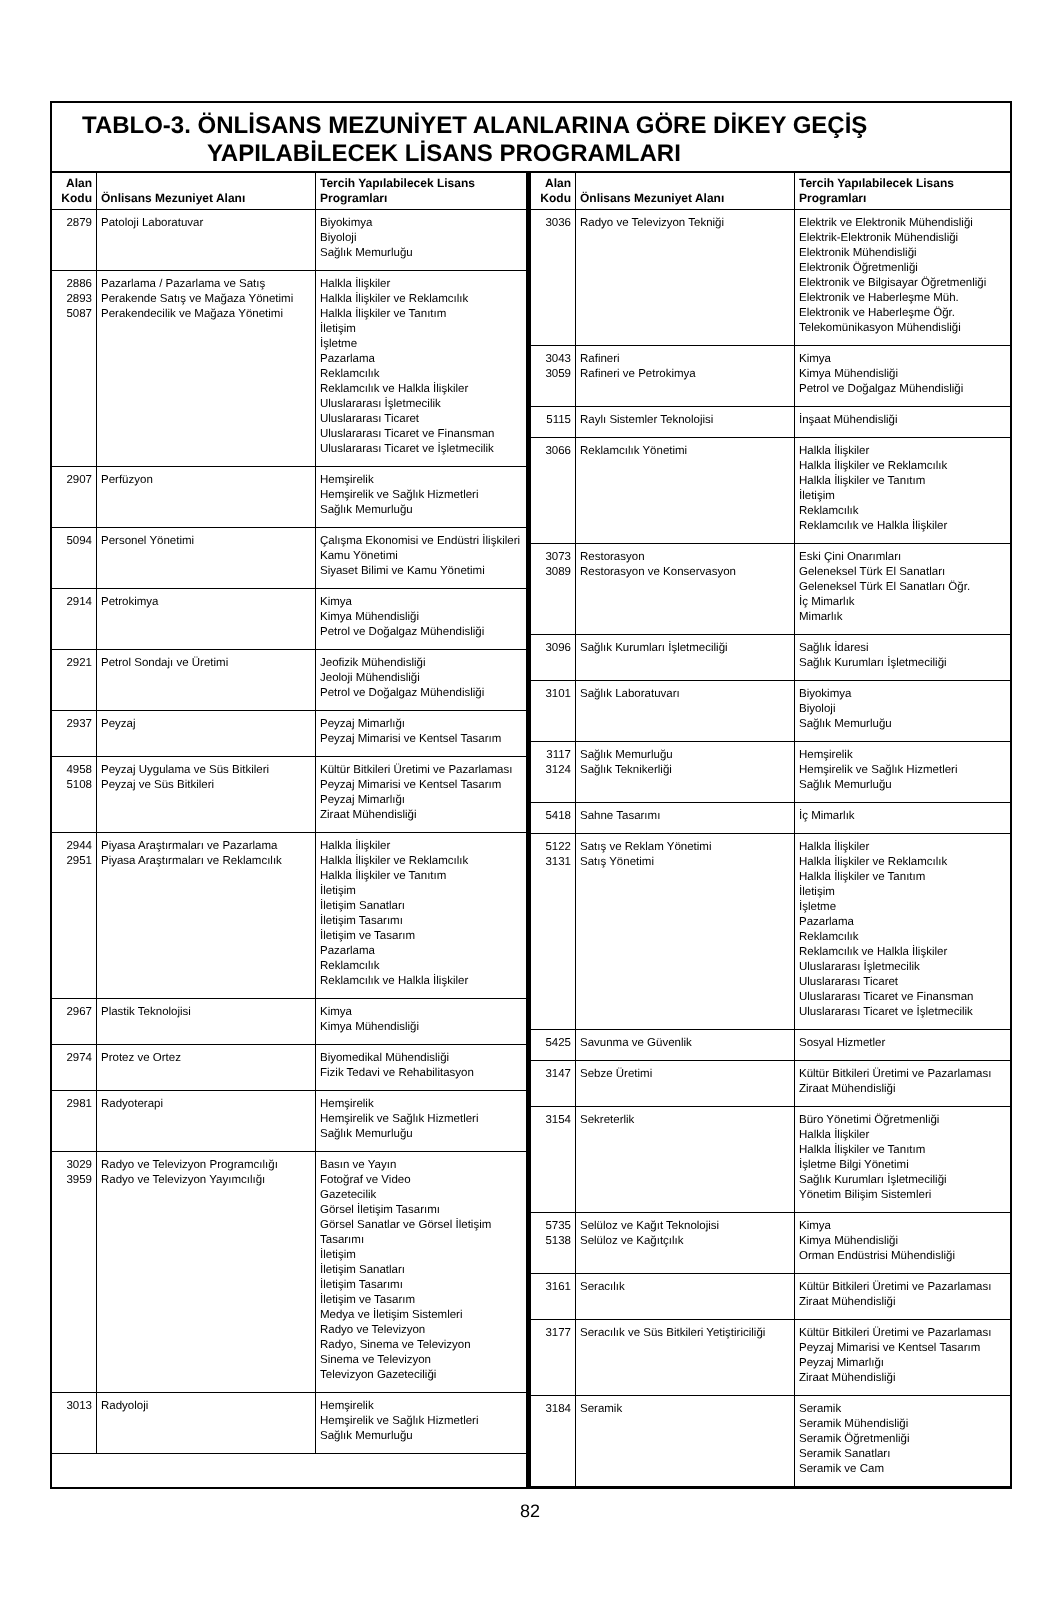TABLO-3. ÖNLİSANS MEZUNİYET ALANLARINA GÖRE DİKEY GEÇİŞ
YAPILABİLECEK LİSANS PROGRAMLARI
| Alan Kodu | Önlisans Mezuniyet Alanı | Tercih Yapılabilecek Lisans Programları |
| --- | --- | --- |
| 2879 | Patoloji Laboratuvar | Biyokimya Biyoloji Sağlık Memurluğu |
| 2886 2893 5087 | Pazarlama / Pazarlama ve Satış Perakende Satış ve Mağaza Yönetimi Perakendecilik ve Mağaza Yönetimi | Halkla İlişkiler Halkla İlişkiler ve Reklamcılık Halkla İlişkiler ve Tanıtım İletişim İşletme Pazarlama Reklamcılık Reklamcılık ve Halkla İlişkiler Uluslararası İşletmecilik Uluslararası Ticaret Uluslararası Ticaret ve Finansman Uluslararası Ticaret ve İşletmecilik |
| 2907 | Perfüzyon | Hemşirelik Hemşirelik ve Sağlık Hizmetleri Sağlık Memurluğu |
| 5094 | Personel Yönetimi | Çalışma Ekonomisi ve Endüstri İlişkileri Kamu Yönetimi Siyaset Bilimi ve Kamu Yönetimi |
| 2914 | Petrokimya | Kimya Kimya Mühendisliği Petrol ve Doğalgaz Mühendisliği |
| 2921 | Petrol Sondajı ve Üretimi | Jeofizik Mühendisliği Jeoloji Mühendisliği Petrol ve Doğalgaz Mühendisliği |
| 2937 | Peyzaj | Peyzaj Mimarlığı Peyzaj Mimarisi ve Kentsel Tasarım |
| 4958 5108 | Peyzaj Uygulama ve Süs Bitkileri Peyzaj ve Süs Bitkileri | Kültür Bitkileri Üretimi ve Pazarlaması Peyzaj Mimarisi ve Kentsel Tasarım Peyzaj Mimarlığı Ziraat Mühendisliği |
| 2944 2951 | Piyasa Araştırmaları ve Pazarlama Piyasa Araştırmaları ve Reklamcılık | Halkla İlişkiler Halkla İlişkiler ve Reklamcılık Halkla İlişkiler ve Tanıtım İletişim İletişim Sanatları İletişim Tasarımı İletişim ve Tasarım Pazarlama Reklamcılık Reklamcılık ve Halkla İlişkiler |
| 2967 | Plastik Teknolojisi | Kimya Kimya Mühendisliği |
| 2974 | Protez ve Ortez | Biyomedikal Mühendisliği Fizik Tedavi ve Rehabilitasyon |
| 2981 | Radyoterapi | Hemşirelik Hemşirelik ve Sağlık Hizmetleri Sağlık Memurluğu |
| 3029 3959 | Radyo ve Televizyon Programcılığı Radyo ve Televizyon Yayımcılığı | Basın ve Yayın Fotoğraf ve Video Gazetecilik Görsel İletişim Tasarımı Görsel Sanatlar ve Görsel İletişim Tasarımı İletişim İletişim Sanatları İletişim Tasarımı İletişim ve Tasarım Medya ve İletişim Sistemleri Radyo ve Televizyon Radyo, Sinema ve Televizyon Sinema ve Televizyon Televizyon Gazeteciliği |
| 3013 | Radyoloji | Hemşirelik Hemşirelik ve Sağlık Hizmetleri Sağlık Memurluğu |
| Alan Kodu | Önlisans Mezuniyet Alanı | Tercih Yapılabilecek Lisans Programları |
| --- | --- | --- |
| 3036 | Radyo ve Televizyon Tekniği | Elektrik ve Elektronik Mühendisliği Elektrik-Elektronik Mühendisliği Elektronik Mühendisliği Elektronik Öğretmenliği Elektronik ve Bilgisayar Öğretmenliği Elektronik ve Haberleşme Müh. Elektronik ve Haberleşme Öğr. Telekomünikasyon Mühendisliği |
| 3043 3059 | Rafineri Rafineri ve Petrokimya | Kimya Kimya Mühendisliği Petrol ve Doğalgaz Mühendisliği |
| 5115 | Raylı Sistemler Teknolojisi | İnşaat Mühendisliği |
| 3066 | Reklamcılık Yönetimi | Halkla İlişkiler Halkla İlişkiler ve Reklamcılık Halkla İlişkiler ve Tanıtım İletişim Reklamcılık Reklamcılık ve Halkla İlişkiler |
| 3073 3089 | Restorasyon Restorasyon ve Konservasyon | Eski Çini Onarımları Geleneksel Türk El Sanatları Geleneksel Türk El Sanatları Öğr. İç Mimarlık Mimarlık |
| 3096 | Sağlık Kurumları İşletmeciliği | Sağlık İdaresi Sağlık Kurumları İşletmeciliği |
| 3101 | Sağlık Laboratuvarı | Biyokimya Biyoloji Sağlık Memurluğu |
| 3117 3124 | Sağlık Memurluğu Sağlık Teknikerliği | Hemşirelik Hemşirelik ve Sağlık Hizmetleri Sağlık Memurluğu |
| 5418 | Sahne Tasarımı | İç Mimarlık |
| 5122 3131 | Satış ve Reklam Yönetimi Satış Yönetimi | Halkla İlişkiler Halkla İlişkiler ve Reklamcılık Halkla İlişkiler ve Tanıtım İletişim İşletme Pazarlama Reklamcılık Reklamcılık ve Halkla İlişkiler Uluslararası İşletmecilik Uluslararası Ticaret Uluslararası Ticaret ve Finansman Uluslararası Ticaret ve İşletmecilik |
| 5425 | Savunma ve Güvenlik | Sosyal Hizmetler |
| 3147 | Sebze Üretimi | Kültür Bitkileri Üretimi ve Pazarlaması Ziraat Mühendisliği |
| 3154 | Sekreterlik | Büro Yönetimi Öğretmenliği Halkla İlişkiler Halkla İlişkiler ve Tanıtım İşletme Bilgi Yönetimi Sağlık Kurumları İşletmeciliği Yönetim Bilişim Sistemleri |
| 5735 5138 | Selüloz ve Kağıt Teknolojisi Selüloz ve Kağıtçılık | Kimya Kimya Mühendisliği Orman Endüstrisi Mühendisliği |
| 3161 | Seracılık | Kültür Bitkileri Üretimi ve Pazarlaması Ziraat Mühendisliği |
| 3177 | Seracılık ve Süs Bitkileri Yetiştiriciliği | Kültür Bitkileri Üretimi ve Pazarlaması Peyzaj Mimarisi ve Kentsel Tasarım Peyzaj Mimarlığı Ziraat Mühendisliği |
| 3184 | Seramik | Seramik Seramik Mühendisliği Seramik Öğretmenliği Seramik Sanatları Seramik ve Cam |
82